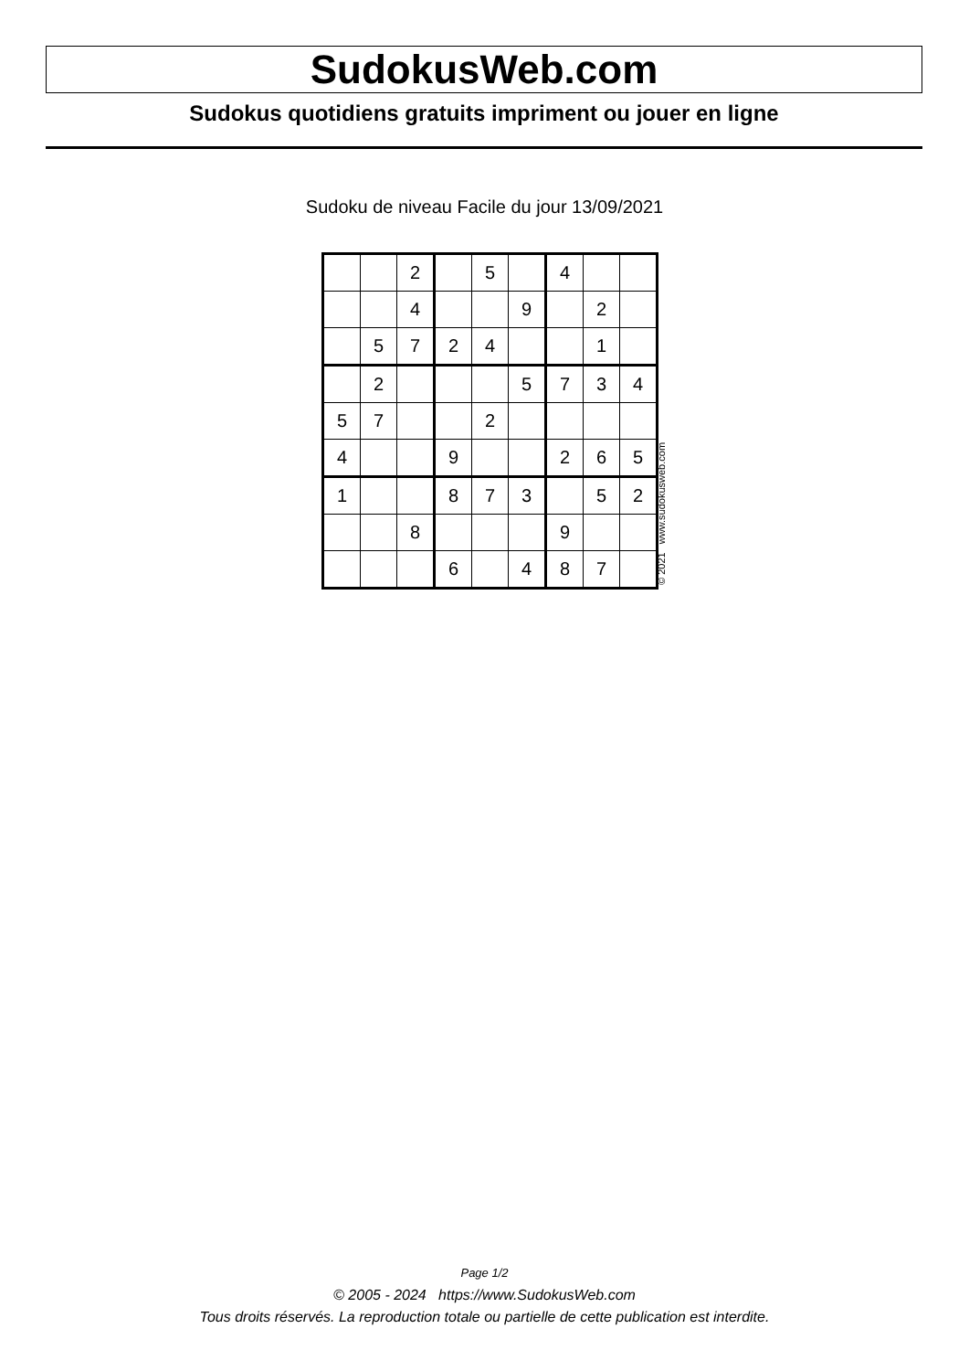SudokusWeb.com
Sudokus quotidiens gratuits impriment ou jouer en ligne
Sudoku de niveau Facile du jour 13/09/2021
| | | 2 | | 5 | | 4 | | |
| | | 4 | | | 9 | | 2 | |
| | 5 | 7 | 2 | 4 | | | 1 | |
| | 2 | | | | 5 | 7 | 3 | 4 |
| 5 | 7 | | | 2 | | | | |
| 4 | | | 9 | | | 2 | 6 | 5 |
| 1 | | | 8 | 7 | 3 | | 5 | 2 |
| | | 8 | | | | 9 | | |
| | | | 6 | | 4 | 8 | 7 | |
© 2021 www.sudokusweb.com
Page 1/2
© 2005 - 2024 https://www.SudokusWeb.com
Tous droits réservés. La reproduction totale ou partielle de cette publication est interdite.